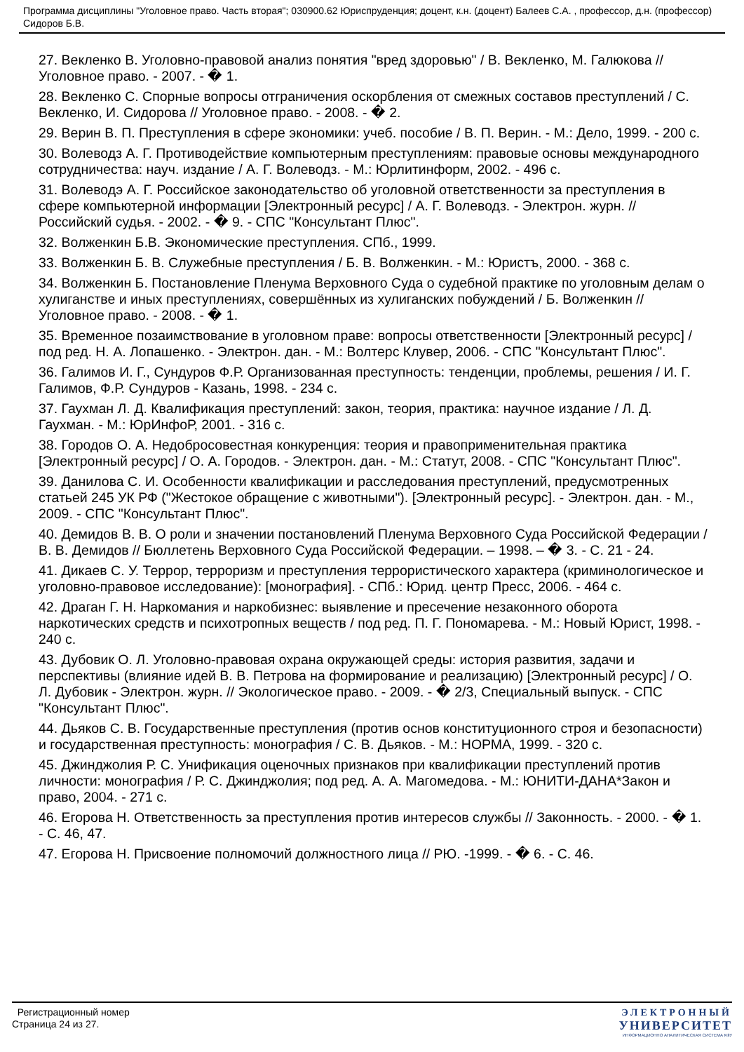Программа дисциплины "Уголовное право. Часть вторая"; 030900.62 Юриспруденция; доцент, к.н. (доцент) Балеев С.А. , профессор, д.н. (профессор) Сидоров Б.В.
27. Векленко В. Уголовно-правовой анализ понятия "вред здоровью" / В. Векленко, М. Галюкова // Уголовное право. - 2007. - � 1.
28. Векленко С. Спорные вопросы отграничения оскорбления от смежных составов преступлений / С. Векленко, И. Сидорова // Уголовное право. - 2008. - � 2.
29. Верин В. П. Преступления в сфере экономики: учеб. пособие / В. П. Верин. - М.: Дело, 1999. - 200 с.
30. Волеводз А. Г. Противодействие компьютерным преступлениям: правовые основы международного сотрудничества: науч. издание / А. Г. Волеводз. - М.: Юрлитинформ, 2002. - 496 с.
31. Волеводэ А. Г. Российское законодательство об уголовной ответственности за преступления в сфере компьютерной информации [Электронный ресурс] / А. Г. Волеводз. - Электрон. журн. // Российский судья. - 2002. - � 9. - СПС "Консультант Плюс".
32. Волженкин Б.В. Экономические преступления. СПб., 1999.
33. Волженкин Б. В. Служебные преступления / Б. В. Волженкин. - М.: Юристъ, 2000. - 368 с.
34. Волженкин Б. Постановление Пленума Верховного Суда о судебной практике по уголовным делам о хулиганстве и иных преступлениях, совершённых из хулиганских побуждений / Б. Волженкин // Уголовное право. - 2008. - � 1.
35. Временное позаимствование в уголовном праве: вопросы ответственности [Электронный ресурс] / под ред. Н. А. Лопашенко. - Электрон. дан. - М.: Волтерс Клувер, 2006. - СПС "Консультант Плюс".
36. Галимов И. Г., Сундуров Ф.Р. Организованная преступность: тенденции, проблемы, решения / И. Г. Галимов, Ф.Р. Сундуров - Казань, 1998. - 234 с.
37. Гаухман Л. Д. Квалификация преступлений: закон, теория, практика: научное издание / Л. Д. Гаухман. - М.: ЮрИнфоР, 2001. - 316 с.
38. Городов О. А. Недобросовестная конкуренция: теория и правоприменительная практика [Электронный ресурс] / О. А. Городов. - Электрон. дан. - М.: Статут, 2008. - СПС "Консультант Плюс".
39. Данилова С. И. Особенности квалификации и расследования преступлений, предусмотренных статьей 245 УК РФ ("Жестокое обращение с животными"). [Электронный ресурс]. - Электрон. дан. - М., 2009. - СПС "Консультант Плюс".
40. Демидов В. В. О роли и значении постановлений Пленума Верховного Суда Российской Федерации / В. В. Демидов // Бюллетень Верховного Суда Российской Федерации. – 1998. – � 3. - С. 21 - 24.
41. Дикаев С. У. Террор, терроризм и преступления террористического характера (криминологическое и уголовно-правовое исследование): [монография]. - СПб.: Юрид. центр Пресс, 2006. - 464 с.
42. Драган Г. Н. Наркомания и наркобизнес: выявление и пресечение незаконного оборота наркотических средств и психотропных веществ / под ред. П. Г. Пономарева. - М.: Новый Юрист, 1998. - 240 с.
43. Дубовик О. Л. Уголовно-правовая охрана окружающей среды: история развития, задачи и перспективы (влияние идей В. В. Петрова на формирование и реализацию) [Электронный ресурс] / О. Л. Дубовик - Электрон. журн. // Экологическое право. - 2009. - � 2/3, Специальный выпуск. - СПС "Консультант Плюс".
44. Дьяков С. В. Государственные преступления (против основ конституционного строя и безопасности) и государственная преступность: монография / С. В. Дьяков. - М.: НОРМА, 1999. - 320 с.
45. Джинджолия Р. С. Унификация оценочных признаков при квалификации преступлений против личности: монография / Р. С. Джинджолия; под ред. А. А. Магомедова. - М.: ЮНИТИ-ДАНА*Закон и право, 2004. - 271 с.
46. Егорова Н. Ответственность за преступления против интересов службы // Законность. - 2000. - � 1. - С. 46, 47.
47. Егорова Н. Присвоение полномочий должностного лица // РЮ. -1999. - � 6. - С. 46.
Регистрационный номер
Страница 24 из 27.
ЭЛЕКТРОННЫЙ
УНИВЕРСИТЕТ
ИНФОРМАЦИОННО АНАЛИТИЧЕСКАЯ СИСТЕМА КФУ